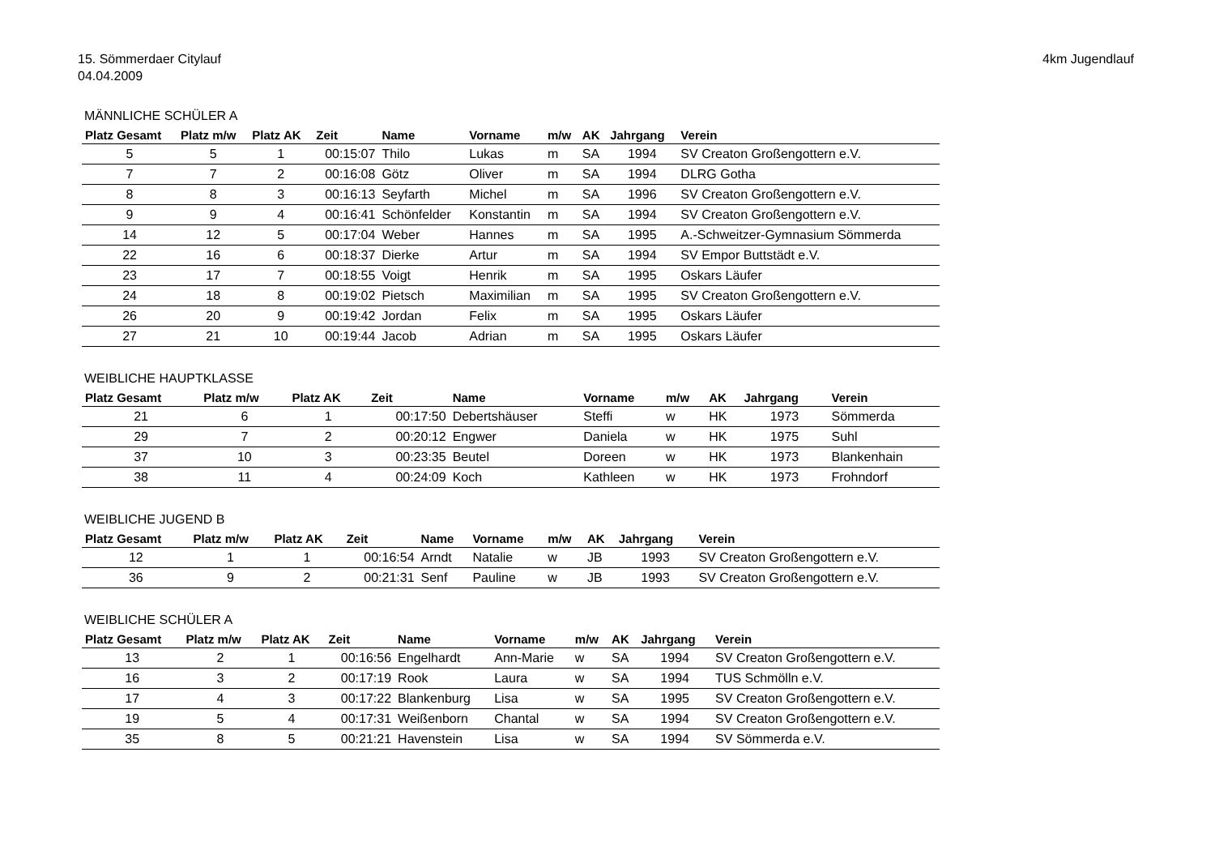15. Sömmerdaer Citylauf
04.04.2009
4km Jugendlauf
MÄNNLICHE SCHÜLER A
| Platz Gesamt | Platz m/w | Platz AK | Zeit | Name | Vorname | m/w | AK | Jahrgang | Verein |
| --- | --- | --- | --- | --- | --- | --- | --- | --- | --- |
| 5 | 5 | 1 | 00:15:07 | Thilo | Lukas | m | SA | 1994 | SV Creaton Großengottern e.V. |
| 7 | 7 | 2 | 00:16:08 | Götz | Oliver | m | SA | 1994 | DLRG Gotha |
| 8 | 8 | 3 | 00:16:13 | Seyfarth | Michel | m | SA | 1996 | SV Creaton Großengottern e.V. |
| 9 | 9 | 4 | 00:16:41 | Schönfelder | Konstantin | m | SA | 1994 | SV Creaton Großengottern e.V. |
| 14 | 12 | 5 | 00:17:04 | Weber | Hannes | m | SA | 1995 | A.-Schweitzer-Gymnasium Sömmerda |
| 22 | 16 | 6 | 00:18:37 | Dierke | Artur | m | SA | 1994 | SV Empor Buttstädt e.V. |
| 23 | 17 | 7 | 00:18:55 | Voigt | Henrik | m | SA | 1995 | Oskars Läufer |
| 24 | 18 | 8 | 00:19:02 | Pietsch | Maximilian | m | SA | 1995 | SV Creaton Großengottern e.V. |
| 26 | 20 | 9 | 00:19:42 | Jordan | Felix | m | SA | 1995 | Oskars Läufer |
| 27 | 21 | 10 | 00:19:44 | Jacob | Adrian | m | SA | 1995 | Oskars Läufer |
WEIBLICHE HAUPTKLASSE
| Platz Gesamt | Platz m/w | Platz AK | Zeit | Name | Vorname | m/w | AK | Jahrgang | Verein |
| --- | --- | --- | --- | --- | --- | --- | --- | --- | --- |
| 21 | 6 | 1 | 00:17:50 | Debertshäuser | Steffi | w | HK | 1973 | Sömmerda |
| 29 | 7 | 2 | 00:20:12 | Engwer | Daniela | w | HK | 1975 | Suhl |
| 37 | 10 | 3 | 00:23:35 | Beutel | Doreen | w | HK | 1973 | Blankenhain |
| 38 | 11 | 4 | 00:24:09 | Koch | Kathleen | w | HK | 1973 | Frohndorf |
WEIBLICHE JUGEND B
| Platz Gesamt | Platz m/w | Platz AK | Zeit | Name | Vorname | m/w | AK | Jahrgang | Verein |
| --- | --- | --- | --- | --- | --- | --- | --- | --- | --- |
| 12 | 1 | 1 | 00:16:54 | Arndt | Natalie | w | JB | 1993 | SV Creaton Großengottern e.V. |
| 36 | 9 | 2 | 00:21:31 | Senf | Pauline | w | JB | 1993 | SV Creaton Großengottern e.V. |
WEIBLICHE SCHÜLER A
| Platz Gesamt | Platz m/w | Platz AK | Zeit | Name | Vorname | m/w | AK | Jahrgang | Verein |
| --- | --- | --- | --- | --- | --- | --- | --- | --- | --- |
| 13 | 2 | 1 | 00:16:56 | Engelhardt | Ann-Marie | w | SA | 1994 | SV Creaton Großengottern e.V. |
| 16 | 3 | 2 | 00:17:19 | Rook | Laura | w | SA | 1994 | TUS Schmölln e.V. |
| 17 | 4 | 3 | 00:17:22 | Blankenburg | Lisa | w | SA | 1995 | SV Creaton Großengottern e.V. |
| 19 | 5 | 4 | 00:17:31 | Weißenborn | Chantal | w | SA | 1994 | SV Creaton Großengottern e.V. |
| 35 | 8 | 5 | 00:21:21 | Havenstein | Lisa | w | SA | 1994 | SV Sömmerda e.V. |